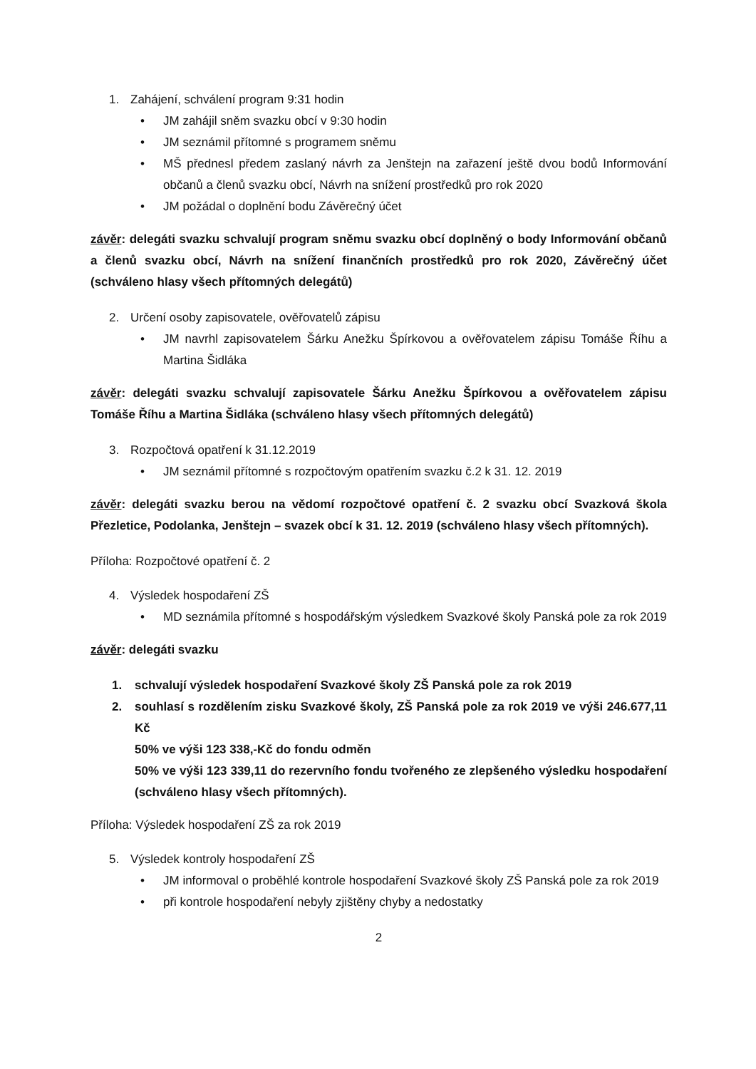1. Zahájení, schválení program 9:31 hodin
• JM zahájil sněm svazku obcí v 9:30 hodin
• JM seznámil přítomné s programem sněmu
• MŠ přednesl předem zaslaný návrh za Jenštejn na zařazení ještě dvou bodů Informování občanů a členů svazku obcí, Návrh na snížení prostředků pro rok 2020
• JM požádal o doplnění bodu Závěrečný účet
závěr: delegáti svazku schvalují program sněmu svazku obcí doplněný o body Informování občanů a členů svazku obcí, Návrh na snížení finančních prostředků pro rok 2020, Závěrečný účet (schváleno hlasy všech přítomných delegátů)
2. Určení osoby zapisovatele, ověřovatelů zápisu
• JM navrhl zapisovatelem Šárku Anežku Špírkovou a ověřovatelem zápisu Tomáše Říhu a Martina Šidláka
závěr: delegáti svazku schvalují zapisovatele Šárku Anežku Špírkovou a ověřovatelem zápisu Tomáše Říhu a Martina Šidláka (schváleno hlasy všech přítomných delegátů)
3. Rozpočtová opatření k 31.12.2019
• JM seznámil přítomné s rozpočtovým opatřením svazku č.2 k 31. 12. 2019
závěr: delegáti svazku berou na vědomí rozpočtové opatření č. 2 svazku obcí Svazková škola Přezletice, Podolanka, Jenštejn – svazek obcí k 31. 12. 2019 (schváleno hlasy všech přítomných).
Příloha: Rozpočtové opatření č. 2
4. Výsledek hospodaření ZŠ
• MD seznámila přítomné s hospodářským výsledkem Svazkové školy Panská pole za rok 2019
závěr: delegáti svazku
1. schvalují výsledek hospodaření Svazkové školy ZŠ Panská pole za rok 2019
2. souhlasí s rozdělením zisku Svazkové školy, ZŠ Panská pole za rok 2019 ve výši 246.677,11 Kč
50% ve výši 123 338,-Kč do fondu odměn
50% ve výši 123 339,11 do rezervního fondu tvořeného ze zlepšeného výsledku hospodaření (schváleno hlasy všech přítomných).
Příloha: Výsledek hospodaření ZŠ za rok 2019
5. Výsledek kontroly hospodaření ZŠ
• JM informoval o proběhlé kontrole hospodaření Svazkové školy ZŠ Panská pole za rok 2019
• při kontrole hospodaření nebyly zjištěny chyby a nedostatky
2